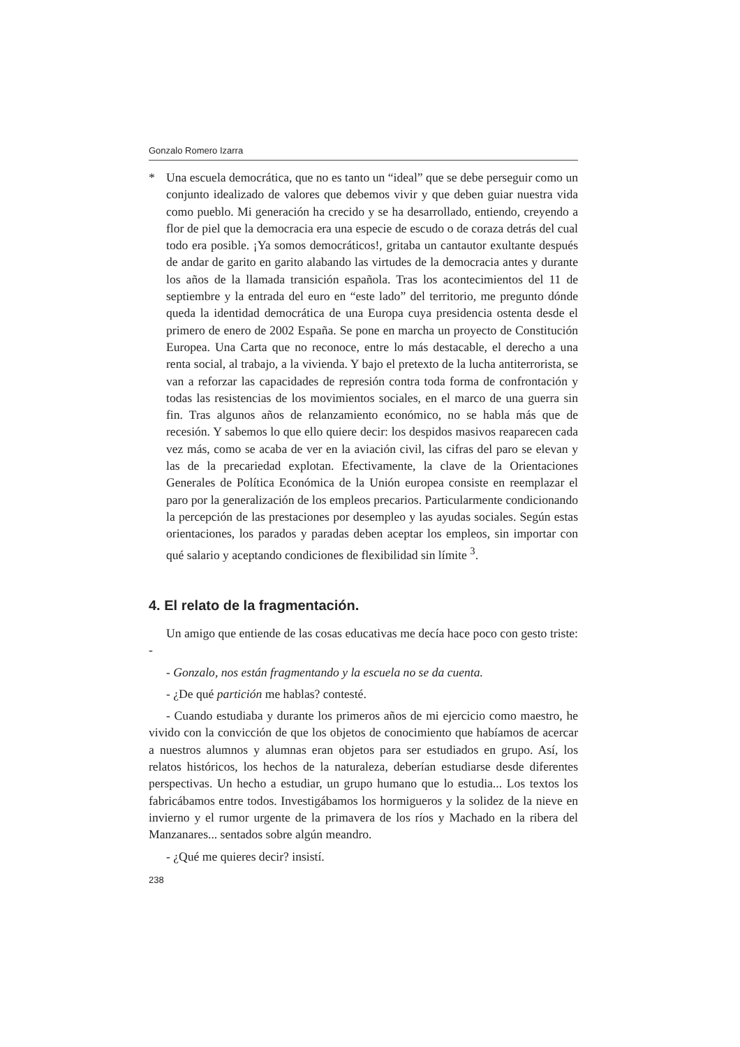Gonzalo Romero Izarra
* Una escuela democrática, que no es tanto un “ideal” que se debe perseguir como un conjunto idealizado de valores que debemos vivir y que deben guiar nuestra vida como pueblo. Mi generación ha crecido y se ha desarrollado, entiendo, creyendo a flor de piel que la democracia era una especie de escudo o de coraza detrás del cual todo era posible. ¡Ya somos democráticos!, gritaba un cantautor exultante después de andar de garito en garito alabando las virtudes de la democracia antes y durante los años de la llamada transición española. Tras los acontecimientos del 11 de septiembre y la entrada del euro en “este lado” del territorio, me pregunto dónde queda la identidad democrática de una Europa cuya presidencia ostenta desde el primero de enero de 2002 España. Se pone en marcha un proyecto de Constitución Europea. Una Carta que no reconoce, entre lo más destacable, el derecho a una renta social, al trabajo, a la vivienda. Y bajo el pretexto de la lucha antiterrorista, se van a reforzar las capacidades de represión contra toda forma de confrontación y todas las resistencias de los movimientos sociales, en el marco de una guerra sin fin. Tras algunos años de relanzamiento económico, no se habla más que de recesión. Y sabemos lo que ello quiere decir: los despidos masivos reaparecen cada vez más, como se acaba de ver en la aviación civil, las cifras del paro se elevan y las de la precariedad explotan. Efectivamente, la clave de la Orientaciones Generales de Política Económica de la Unión europea consiste en reemplazar el paro por la generalización de los empleos precarios. Particularmente condicionando la percepción de las prestaciones por desempleo y las ayudas sociales. Según estas orientaciones, los parados y paradas deben aceptar los empleos, sin importar con qué salario y aceptando condiciones de flexibilidad sin límite <sup>3</sup>.
4. El relato de la fragmentación.
Un amigo que entiende de las cosas educativas me decía hace poco con gesto triste: -
- Gonzalo, nos están fragmentando y la escuela no se da cuenta.
- ¿De qué partición me hablas? contesté.
- Cuando estudiaba y durante los primeros años de mi ejercicio como maestro, he vivido con la convicción de que los objetos de conocimiento que habíamos de acercar a nuestros alumnos y alumnas eran objetos para ser estudiados en grupo. Así, los relatos históricos, los hechos de la naturaleza, deberían estudiarse desde diferentes perspectivas. Un hecho a estudiar, un grupo humano que lo estudia... Los textos los fabricábamos entre todos. Investigábamos los hormigueros y la solidez de la nieve en invierno y el rumor urgente de la primavera de los ríos y Machado en la ribera del Manzanares... sentados sobre algún meandro.
- ¿Qué me quieres decir? insistí.
238